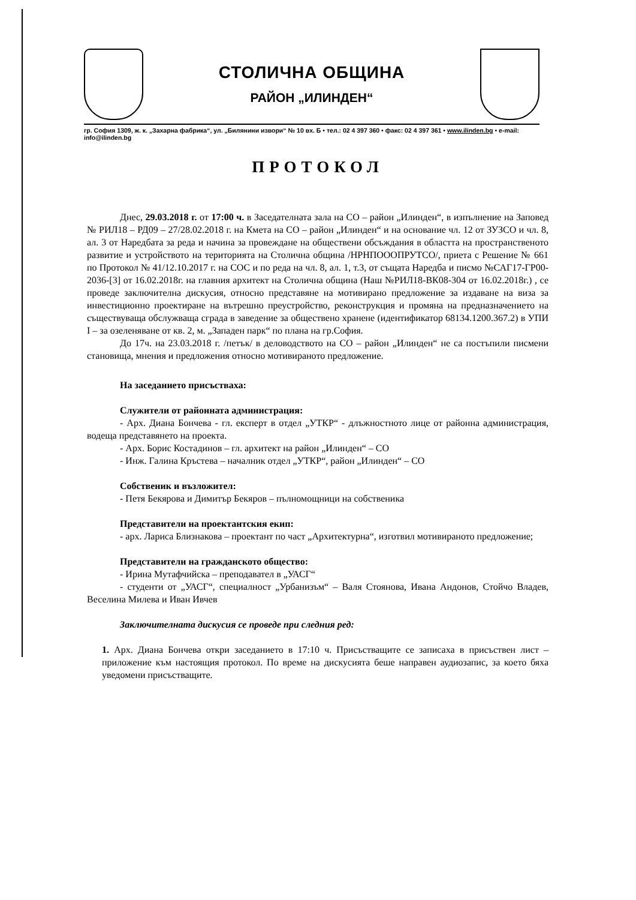СТОЛИЧНА ОБЩИНА
РАЙОН „ИЛИНДЕН“
гр. София 1309, ж. к. „Захарна фабрика“, ул. „Билянини извори“ № 10 вх. Б • тел.: 02 4 397 360 • факс: 02 4 397 361 • www.ilinden.bg • e-mail: info@ilinden.bg
ПРОТОКОЛ
Днес, 29.03.2018 г. от 17:00 ч. в Заседателната зала на СО – район „Илинден“, в изпълнение на Заповед № РИЛ18 – РД09 – 27/28.02.2018 г. на Кмета на СО – район „Илинден“ и на основание чл. 12 от ЗУЗСО и чл. 8, ал. 3 от Наредбата за реда и начина за провеждане на обществени обсъждания в областта на пространственото развитие и устройството на територията на Столична община /НРНПОООПРУТСО/, приета с Решение № 661 по Протокол № 41/12.10.2017 г. на СОС и по реда на чл. 8, ал. 1, т.3, от същата Наредба и писмо №САГ17-ГР00-2036-[3] от 16.02.2018г. на главния архитект на Столична община (Наш №РИЛ18-ВК08-304 от 16.02.2018г.) , се проведе заключителна дискусия, относно представяне на мотивирано предложение за издаване на виза за инвестиционно проектиране на вътрешно преустройство, реконструкция и промяна на предназначението на съществуваща обслужваща сграда в заведение за обществено хранене (идентификатор 68134.1200.367.2) в УПИ I – за озеленяване от кв. 2, м. „Западен парк“ по плана на гр.София.
До 17ч. на 23.03.2018 г. /петък/ в деловодството на СО – район „Илинден“ не са постъпили писмени становища, мнения и предложения относно мотивираното предложение.
На заседанието присъстваха:
Служители от районната администрация:
- Арх. Диана Бончева - гл. експерт в отдел „УТКР“ - длъжностното лице от районна администрация, водеща представянето на проекта.
- Арх. Борис Костадинов – гл. архитект на район „Илинден“ – СО
- Инж. Галина Кръстева – началник отдел „УТКР“, район „Илинден“ – СО
Собственик и възложител:
- Петя Бекярова и Димитър Бекяров – пълномощници на собственика
Представители на проектантския екип:
- арх. Лариса Близнакова – проектант по част „Архитектурна“, изготвил мотивираното предложение;
Представители на гражданското общество:
- Ирина Мутафчийска – преподавател в „УАСГ“
- студенти от „УАСГ“, специалност „Урбанизъм“ – Валя Стоянова, Ивана Андонов, Стойчо Владев, Веселина Милева и Иван Ивчев
Заключителната дискусия се проведе при следния ред:
1. Арх. Диана Бончева откри заседанието в 17:10 ч. Присъстващите се записаха в присъствен лист – приложение към настоящия протокол. По време на дискусията беше направен аудиозапис, за което бяха уведомени присъстващите.